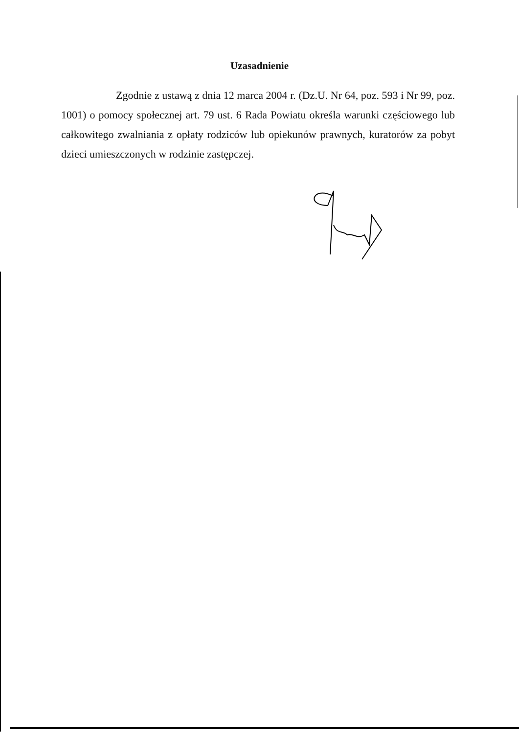Uzasadnienie
Zgodnie z ustawą z dnia 12 marca 2004 r. (Dz.U. Nr 64, poz. 593 i Nr 99, poz. 1001) o pomocy społecznej art. 79 ust. 6 Rada Powiatu określa warunki częściowego lub całkowitego zwalniania z opłaty rodziców lub opiekunów prawnych, kuratorów za pobyt dzieci umieszczonych w rodzinie zastępczej.